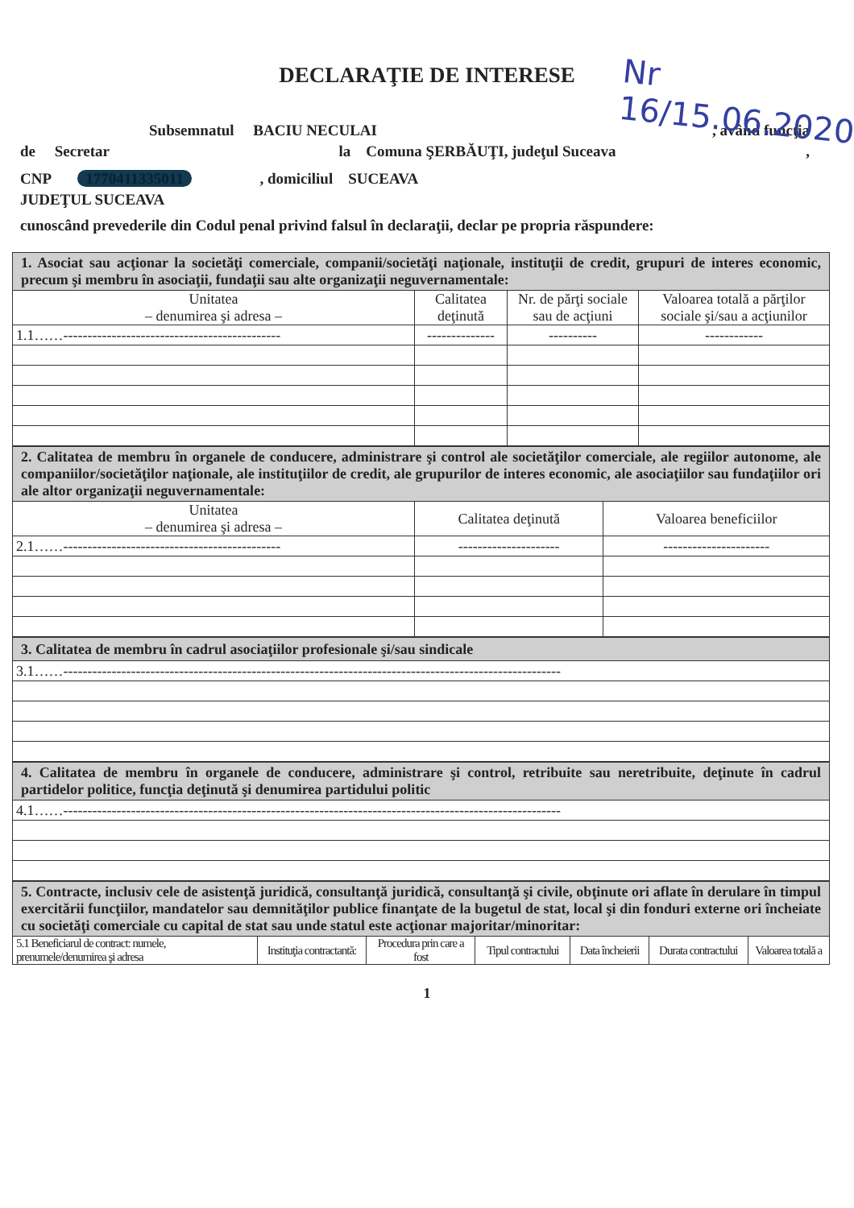DECLARAŢIE DE INTERESE
Nr 16/15.06.2020
Subsemnatul BACIU NECULAI , având funcţia
de Secretar la Comuna ŞERBĂUŢI, judeţul Suceava ,
CNP 1770411335011 , domiciliul SUCEAVA
JUDEŢUL SUCEAVA
cunoscând prevederile din Codul penal privind falsul în declaraţii, declar pe propria răspundere:
| 1. Asociat sau acţionar la societăţi comerciale, companii/societăţi naţionale, instituţii de credit, grupuri de interes economic, precum şi membru în asociaţii, fundaţii sau alte organizaţii neguvernamentale: | | | |
| Unitatea – denumirea şi adresa – | Calitatea deţinută | Nr. de părţi sociale sau de acţiuni | Valoarea totală a părţilor sociale şi/sau a acţiunilor |
| 1.1……--------------------------------------------- | -------------- | ---------- | ------------ |
| 2. Calitatea de membru în organele de conducere, administrare şi control ale societăţilor comerciale, ale regiilor autonome, ale companiilor/societăţilor naţionale, ale instituţiilor de credit, ale grupurilor de interes economic, ale asociaţiilor sau fundaţiilor ori ale altor organizaţii neguvernamentale: | | |
| Unitatea – denumirea şi adresa – | Calitatea deţinută | Valoarea beneficiilor |
| 2.1……--------------------------------------------- | --------------------- | ---------------------- |
| 3. Calitatea de membru în cadrul asociaţiilor profesionale şi/sau sindicale |
| 3.1……------------------------------------------------------------------------------------------------------- |
| 4. Calitatea de membru în organele de conducere, administrare şi control, retribuite sau neretribuite, deţinute în cadrul partidelor politice, funcţia deţinută şi denumirea partidului politic |
| 4.1……------------------------------------------------------------------------------------------------------- |
| 5. Contracte, inclusiv cele de asistenţă juridică, consultanţă juridică, consultanţă şi civile, obţinute ori aflate în derulare în timpul exercitării funcţiilor, mandatelor sau demnităţilor publice finanţate de la bugetul de stat, local şi din fonduri externe ori încheiate cu societăţi comerciale cu capital de stat sau unde statul este acţionar majoritar/minoritar: | | | | | | |
| 5.1 Beneficiarul de contract: numele, prenumele/denumirea şi adresa | Instituţia contractantă: | Procedura prin care a fost | Tipul contractului | Data încheierii | Durata contractului | Valoarea totală a |
1